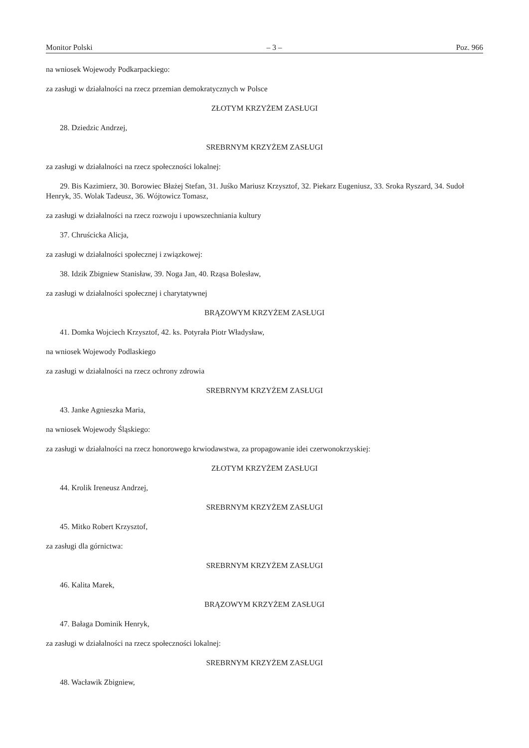Monitor Polski – 3 – Poz. 966
na wniosek Wojewody Podkarpackiego:
za zasługi w działalności na rzecz przemian demokratycznych w Polsce
ZŁOTYM KRZYŻEM ZASŁUGI
28. Dziedzic Andrzej,
SREBRNYM KRZYŻEM ZASŁUGI
za zasługi w działalności na rzecz społeczności lokalnej:
29. Bis Kazimierz, 30. Borowiec Błażej Stefan, 31. Juśko Mariusz Krzysztof, 32. Piekarz Eugeniusz, 33. Sroka Ryszard, 34. Sudoł Henryk, 35. Wolak Tadeusz, 36. Wójtowicz Tomasz,
za zasługi w działalności na rzecz rozwoju i upowszechniania kultury
37. Chruścicka Alicja,
za zasługi w działalności społecznej i związkowej:
38. Idzik Zbigniew Stanisław, 39. Noga Jan, 40. Rząsa Bolesław,
za zasługi w działalności społecznej i charytatywnej
BRĄZOWYM KRZYŻEM ZASŁUGI
41. Domka Wojciech Krzysztof, 42. ks. Potyrała Piotr Władysław,
na wniosek Wojewody Podlaskiego
za zasługi w działalności na rzecz ochrony zdrowia
SREBRNYM KRZYŻEM ZASŁUGI
43. Janke Agnieszka Maria,
na wniosek Wojewody Śląskiego:
za zasługi w działalności na rzecz honorowego krwiodawstwa, za propagowanie idei czerwonokrzyskiej:
ZŁOTYM KRZYŻEM ZASŁUGI
44. Krolik Ireneusz Andrzej,
SREBRNYM KRZYŻEM ZASŁUGI
45. Mitko Robert Krzysztof,
za zasługi dla górnictwa:
SREBRNYM KRZYŻEM ZASŁUGI
46. Kalita Marek,
BRĄZOWYM KRZYŻEM ZASŁUGI
47. Bałaga Dominik Henryk,
za zasługi w działalności na rzecz społeczności lokalnej:
SREBRNYM KRZYŻEM ZASŁUGI
48. Wacławik Zbigniew,